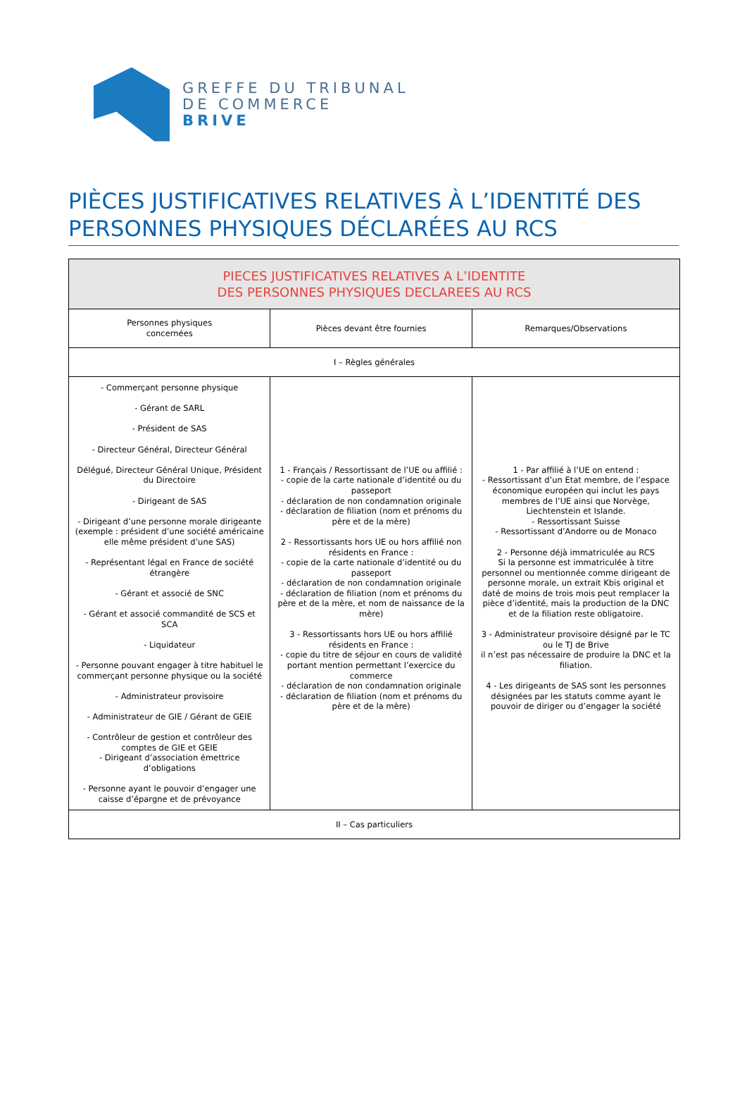GREFFE DU TRIBUNAL
DE COMMERCE
BRIVE
PIÈCES JUSTIFICATIVES RELATIVES À L’IDENTITÉ DES PERSONNES PHYSIQUES DÉCLARÉES AU RCS
| PIECES JUSTIFICATIVES RELATIVES A L’IDENTITE DES PERSONNES PHYSIQUES DECLAREES AU RCS | | |
| Personnes physiques concernées | Pièces devant être fournies | Remarques/Observations |
| I – Règles générales | | |
| - Commerçant personne physique - Gérant de SARL - Président de SAS - Directeur Général, Directeur Général Délégué, Directeur Général Unique, Président du Directoire - Dirigeant de SAS - Dirigeant d’une personne morale dirigeante (exemple : président d’une société américaine elle même président d’une SAS) - Représentant légal en France de société étrangère - Gérant et associé de SNC - Gérant et associé commandité de SCS et SCA - Liquidateur - Personne pouvant engager à titre habituel le commerçant personne physique ou la société - Administrateur provisoire - Administrateur de GIE / Gérant de GEIE - Contrôleur de gestion et contrôleur des comptes de GIE et GEIE - Dirigeant d’association émettrice d’obligations - Personne ayant le pouvoir d’engager une caisse d’épargne et de prévoyance | 1 - Français / Ressortissant de l’UE ou affilié : - copie de la carte nationale d’identité ou du passeport - déclaration de non condamnation originale - déclaration de filiation (nom et prénoms du père et de la mère) 2 - Ressortissants hors UE ou hors affilié non résidents en France : - copie de la carte nationale d’identité ou du passeport - déclaration de non condamnation originale - déclaration de filiation (nom et prénoms du père et de la mère, et nom de naissance de la mère) 3 - Ressortissants hors UE ou hors affilié résidents en France : - copie du titre de séjour en cours de validité portant mention permettant l’exercice du commerce - déclaration de non condamnation originale - déclaration de filiation (nom et prénoms du père et de la mère) | 1 - Par affilié à l’UE on entend : - Ressortissant d’un Etat membre, de l’espace économique européen qui inclut les pays membres de l’UE ainsi que Norvège, Liechtenstein et Islande. - Ressortissant Suisse - Ressortissant d’Andorre ou de Monaco 2 - Personne déjà immatriculée au RCS Si la personne est immatriculée à titre personnel ou mentionnée comme dirigeant de personne morale, un extrait Kbis original et daté de moins de trois mois peut remplacer la pièce d’identité, mais la production de la DNC et de la filiation reste obligatoire. 3 - Administrateur provisoire désigné par le TC ou le TJ de Brive il n’est pas nécessaire de produire la DNC et la filiation. 4 - Les dirigeants de SAS sont les personnes désignées par les statuts comme ayant le pouvoir de diriger ou d’engager la société |
| II – Cas particuliers | | |